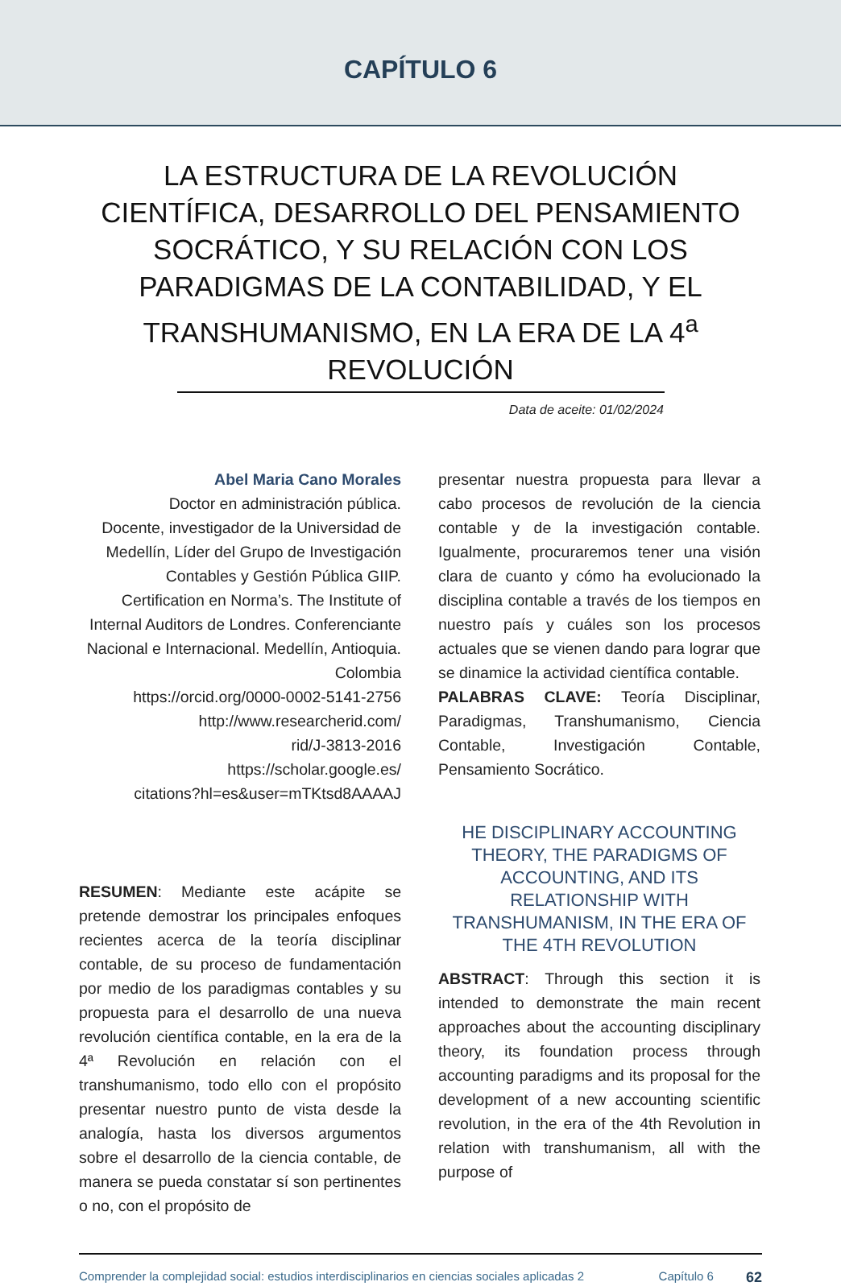CAPÍTULO 6
LA ESTRUCTURA DE LA REVOLUCIÓN CIENTÍFICA, DESARROLLO DEL PENSAMIENTO SOCRÁTICO, Y SU RELACIÓN CON LOS PARADIGMAS DE LA CONTABILIDAD, Y EL TRANSHUMANISMO, EN LA ERA DE LA 4<sup>a</sup> REVOLUCIÓN
Data de aceite: 01/02/2024
Abel Maria Cano Morales
Doctor en administración pública.
Docente, investigador de la Universidad de Medellín, Líder del Grupo de Investigación Contables y Gestión Pública GIIP. Certification en Norma’s. The Institute of Internal Auditors de Londres. Conferenciante Nacional e Internacional. Medellín, Antioquia. Colombia
https://orcid.org/0000-0002-5141-2756
http://www.researcherid.com/
rid/J-3813-2016
https://scholar.google.es/
citations?hl=es&user=mTKtsd8AAAAJ
RESUMEN: Mediante este acápite se pretende demostrar los principales enfoques recientes acerca de la teoría disciplinar contable, de su proceso de fundamentación por medio de los paradigmas contables y su propuesta para el desarrollo de una nueva revolución científica contable, en la era de la 4ª Revolución en relación con el transhumanismo, todo ello con el propósito presentar nuestro punto de vista desde la analogía, hasta los diversos argumentos sobre el desarrollo de la ciencia contable, de manera se pueda constatar sí son pertinentes o no, con el propósito de
presentar nuestra propuesta para llevar a cabo procesos de revolución de la ciencia contable y de la investigación contable. Igualmente, procuraremos tener una visión clara de cuanto y cómo ha evolucionado la disciplina contable a través de los tiempos en nuestro país y cuáles son los procesos actuales que se vienen dando para lograr que se dinamice la actividad científica contable.
PALABRAS CLAVE: Teoría Disciplinar, Paradigmas, Transhumanismo, Ciencia Contable, Investigación Contable, Pensamiento Socrático.
HE DISCIPLINARY ACCOUNTING THEORY, THE PARADIGMS OF ACCOUNTING, AND ITS RELATIONSHIP WITH TRANSHUMANISM, IN THE ERA OF THE 4TH REVOLUTION
ABSTRACT: Through this section it is intended to demonstrate the main recent approaches about the accounting disciplinary theory, its foundation process through accounting paradigms and its proposal for the development of a new accounting scientific revolution, in the era of the 4th Revolution in relation with transhumanism, all with the purpose of
Comprender la complejidad social: estudios interdisciplinarios en ciencias sociales aplicadas 2
Capítulo 6
62